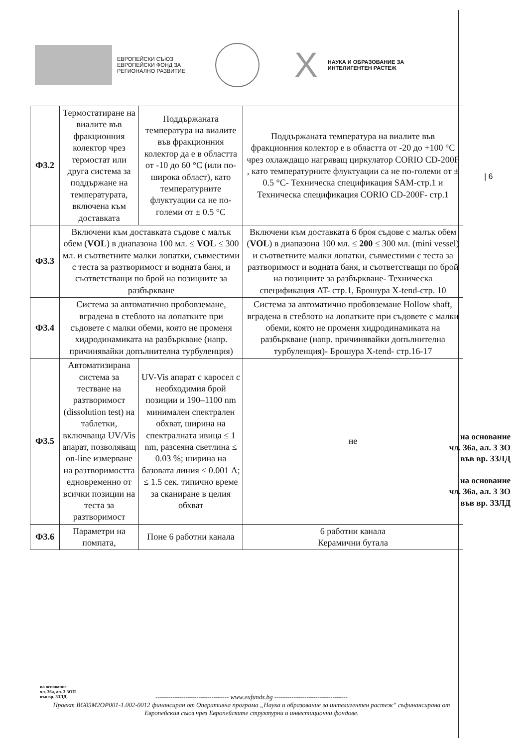ЕВРОПЕЙСКИ СЪЮЗ
ЕВРОПЕЙСКИ ФОНД ЗА
РЕГИОНАЛНО РАЗВИТИЕ
X
НАУКА И ОБРАЗОВАНИЕ ЗА
ИНТЕЛИГЕНТЕН РАСТЕЖ
| Ф3.2 | Термостатиране на виалите във фракционния колектор чрез термостат или друга система за поддържане на температурата, включена към доставката | Поддържаната температура на виалите във фракционния колектор да е в областта от -10 до 60 °C (или по-широка област), като температурните флуктуации са не по-големи от ± 0.5 °C | Поддържаната температура на виалите във фракционния колектор е в областта от -20 до +100 °C чрез охлаждащо нагряващ циркулатор CORIO CD-200F , като температурните флуктуации са не по-големи от ± 0.5 °C- Техническа спецификация SAM-стр.1 и Техническа спецификация CORIO CD-200F- стр.1 |
| Ф3.3 | Включени към доставката съдове с малък обем ( VOL ) в диапазона 100 мл. ≤ VOL ≤ 300 мл. и съответните малки лопатки, съвместими с теста за разтворимост и водната баня, и съответстващи по брой на позициите за разбъркване | | Включени към доставката 6 броя съдове с малък обем ( VOL ) в диапазона 100 мл. ≤ 200 ≤ 300 мл. (mini vessel) и съответните малки лопатки, съвместими с теста за разтворимост и водната баня, и съответстващи по брой на позициите за разбъркване- Техническа спецификация AT- стр.1, Брошура X-tend-стр. 10 |
| Ф3.4 | Система за автоматично пробовземане, вградена в стеблото на лопатките при съдовете с малки обеми, която не променя хидродинамиката на разбъркване (напр. причинявайки допълнителна турбуленция) | | Система за автоматично пробовземане Hollow shaft, вградена в стеблото на лопатките при съдовете с малки обеми, която не променя хидродинамиката на разбъркване (напр. причинявайки допълнителна турбуленция)- Брошура X-tend- стр.16-17 |
| Ф3.5 | Автоматизирана система за тестване на разтворимост (dissolution test) на таблетки, включваща UV/Vis апарат, позволяващ on-line измерване на разтворимостта едновременно от всички позиции на теста за разтворимост | UV-Vis апарат с каросел с необходимия брой позиции и 190–1100 nm минимален спектрален обхват, ширина на спектралната ивица ≤ 1 nm, разсеяна светлина ≤ 0.03 %; ширина на базовата линия ≤ 0.001 A; ≤ 1.5 сек. типично време за сканиране в целия обхват | не |
| Ф3.6 | Параметри на помпата, | Поне 6 работни канала | 6 работни канала Керамични бутала |
| 6
на основание
чл. 36а, ал. 3 ЗО
във вр. ЗЗЛД
на основание
чл. 36а, ал. 3 ЗО
във вр. ЗЗЛД
на основание
чл. 36а, ал. 3 ЗОП
във вр. ЗЗЛД
---------------------------------- www.eufunds.bg ----------------------------------
Проект BG05M2OP001-1.002-0012 финансиран от Оперативна програма „Наука и образование за интелигентен растеж" съфинансирана от Европейския съюз чрез Европейските структурни и инвестиционни фондове.